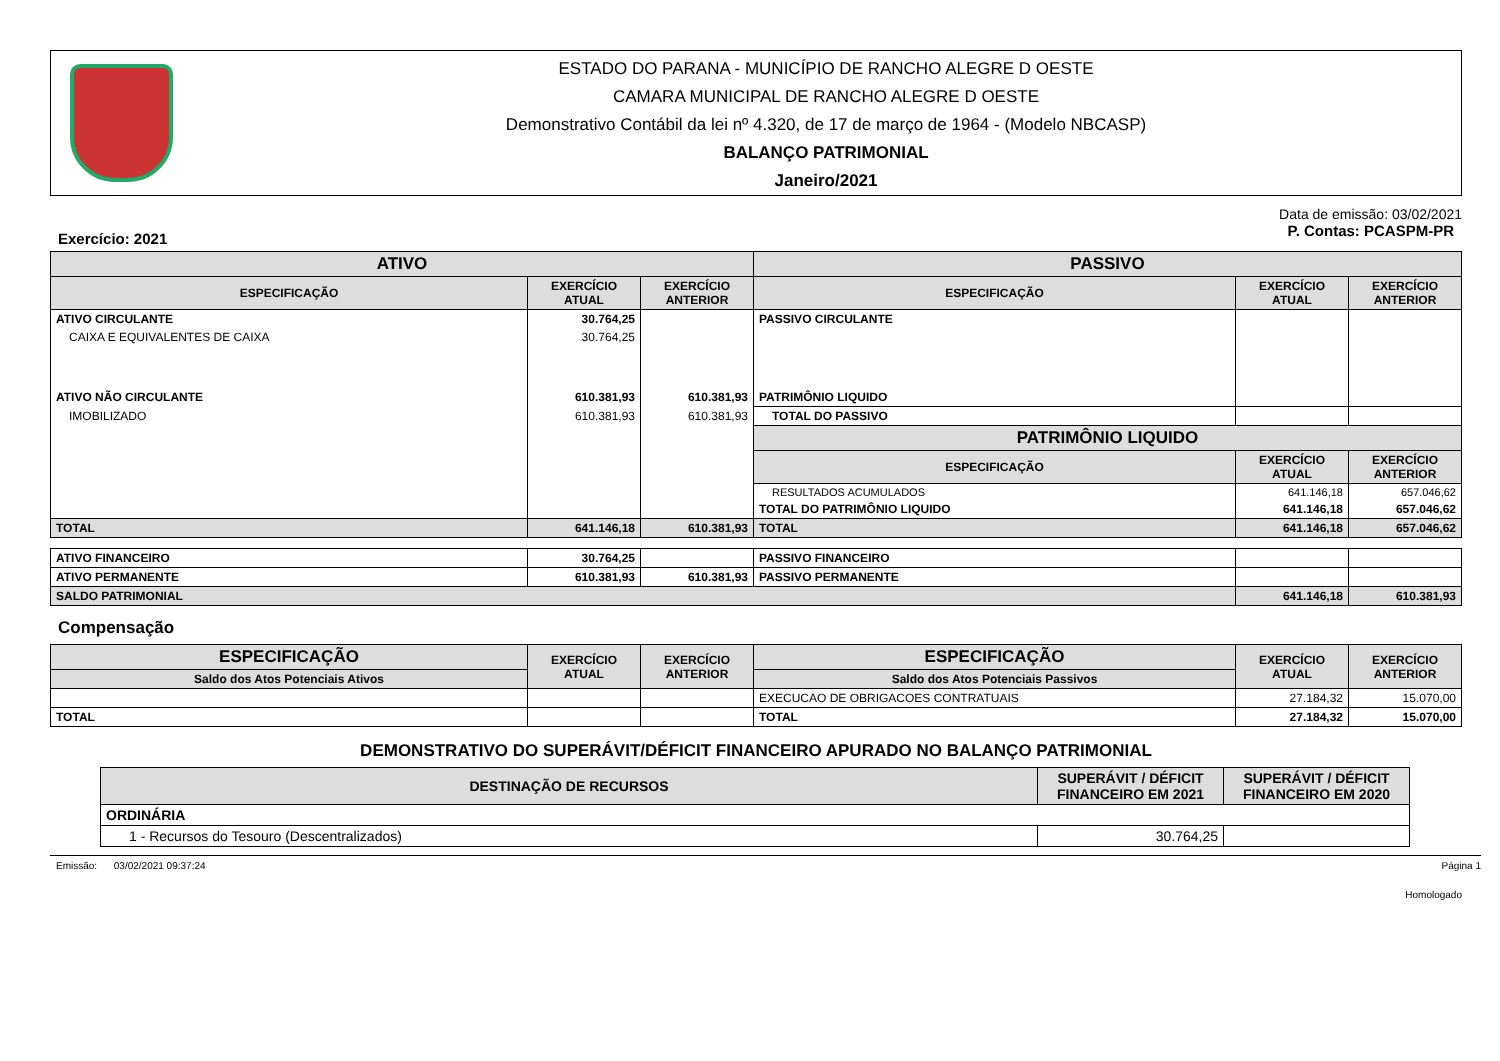ESTADO DO PARANA - MUNICÍPIO DE RANCHO ALEGRE D OESTE
CAMARA MUNICIPAL DE RANCHO ALEGRE D OESTE
Demonstrativo Contábil da lei nº 4.320, de 17 de março de 1964 - (Modelo NBCASP)
BALANÇO PATRIMONIAL
Janeiro/2021
Data de emissão: 03/02/2021
Exercício: 2021 P. Contas: PCASPM-PR
| ATIVO | | | PASSIVO | | |
| --- | --- | --- | --- | --- | --- |
| ESPECIFICAÇÃO | EXERCÍCIO ATUAL | EXERCÍCIO ANTERIOR | ESPECIFICAÇÃO | EXERCÍCIO ATUAL | EXERCÍCIO ANTERIOR |
| ATIVO CIRCULANTE | 30.764,25 | | PASSIVO CIRCULANTE | | |
| CAIXA E EQUIVALENTES DE CAIXA | 30.764,25 | | | | |
| ATIVO NÃO CIRCULANTE | 610.381,93 | 610.381,93 | PATRIMÔNIO LIQUIDO | | |
| IMOBILIZADO | 610.381,93 | 610.381,93 | TOTAL DO PASSIVO | | |
| | | | PATRIMÔNIO LIQUIDO | | |
| | | | ESPECIFICAÇÃO | EXERCÍCIO ATUAL | EXERCÍCIO ANTERIOR |
| | | | RESULTADOS ACUMULADOS | 641.146,18 | 657.046,62 |
| | | | TOTAL DO PATRIMÔNIO LIQUIDO | 641.146,18 | 657.046,62 |
| TOTAL | 641.146,18 | 610.381,93 | TOTAL | 641.146,18 | 657.046,62 |
| ATIVO FINANCEIRO | 30.764,25 | | PASSIVO FINANCEIRO | | |
| ATIVO PERMANENTE | 610.381,93 | 610.381,93 | PASSIVO PERMANENTE | | |
| SALDO PATRIMONIAL | | | | 641.146,18 | 610.381,93 |
Compensação
| ESPECIFICAÇÃO | EXERCÍCIO ATUAL | EXERCÍCIO ANTERIOR | ESPECIFICAÇÃO | EXERCÍCIO ATUAL | EXERCÍCIO ANTERIOR |
| --- | --- | --- | --- | --- | --- |
| Saldo dos Atos Potenciais Ativos | | | Saldo dos Atos Potenciais Passivos | | |
| | | | EXECUCAO DE OBRIGACOES CONTRATUAIS | 27.184,32 | 15.070,00 |
| TOTAL | | | TOTAL | 27.184,32 | 15.070,00 |
DEMONSTRATIVO DO SUPERÁVIT/DÉFICIT FINANCEIRO APURADO NO BALANÇO PATRIMONIAL
| DESTINAÇÃO DE RECURSOS | SUPERÁVIT / DÉFICIT FINANCEIRO EM 2021 | SUPERÁVIT / DÉFICIT FINANCEIRO EM 2020 |
| --- | --- | --- |
| ORDINÁRIA | | |
| 1 - Recursos do Tesouro (Descentralizados) | 30.764,25 | |
Emissão: 03/02/2021 09:37:24 Página 1
Homologado